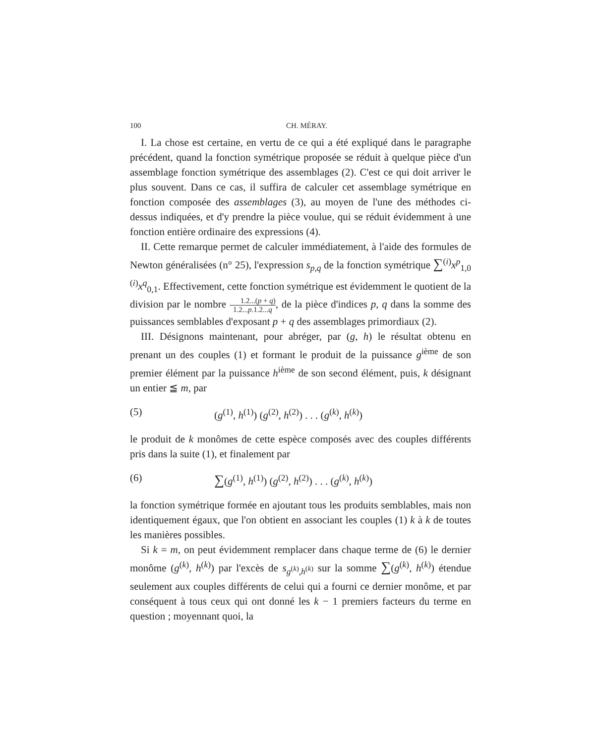100 CH. MÉRAY.
I. La chose est certaine, en vertu de ce qui a été expliqué dans le paragraphe précédent, quand la fonction symétrique proposée se réduit à quelque pièce d'un assemblage fonction symétrique des assemblages (2). C'est ce qui doit arriver le plus souvent. Dans ce cas, il suffira de calculer cet assemblage symétrique en fonction composée des assemblages (3), au moyen de l'une des méthodes ci-dessus indiquées, et d'y prendre la pièce voulue, qui se réduit évidemment à une fonction entière ordinaire des expressions (4).
II. Cette remarque permet de calculer immédiatement, à l'aide des formules de Newton généralisées (n° 25), l'expression s<sub>p,q</sub> de la fonction symétrique ∑<sup>(i)</sup>x<sup>p</sup><sub>1,0</sub> <sup>(i)</sup>x<sup>q</sup><sub>0,1</sub>. Effectivement, cette fonction symétrique est évidemment le quotient de la division par le nombre 1.2...(p + q) 1.2...p.1.2...q, de la pièce d'indices p, q dans la somme des puissances semblables d'exposant p + q des assemblages primordiaux (2).
III. Désignons maintenant, pour abréger, par (g, h) le résultat obtenu en prenant un des couples (1) et formant le produit de la puissance g<sup>ième</sup> de son premier élément par la puissance h<sup>ième</sup> de son second élément, puis, k désignant un entier ≦ m, par
(5) (g<sup>(1)</sup>, h<sup>(1)</sup>) (g<sup>(2)</sup>, h<sup>(2)</sup>) . . . (g<sup>(k)</sup>, h<sup>(k)</sup>)
le produit de k monômes de cette espèce composés avec des couples différents pris dans la suite (1), et finalement par
(6) ∑(g<sup>(1)</sup>, h<sup>(1)</sup>) (g<sup>(2)</sup>, h<sup>(2)</sup>) . . . (g<sup>(k)</sup>, h<sup>(k)</sup>)
la fonction symétrique formée en ajoutant tous les produits semblables, mais non identiquement égaux, que l'on obtient en associant les couples (1) k à k de toutes les manières possibles.
Si k = m, on peut évidemment remplacer dans chaque terme de (6) le dernier monôme (g<sup>(k)</sup>, h<sup>(k)</sup>) par l'excès de s<sub>g<sup>(k)</sup>,h<sup>(k)</sup></sub> sur la somme ∑(g<sup>(k)</sup>, h<sup>(k)</sup>) étendue seulement aux couples différents de celui qui a fourni ce dernier monôme, et par conséquent à tous ceux qui ont donné les k − 1 premiers facteurs du terme en question ; moyennant quoi, la